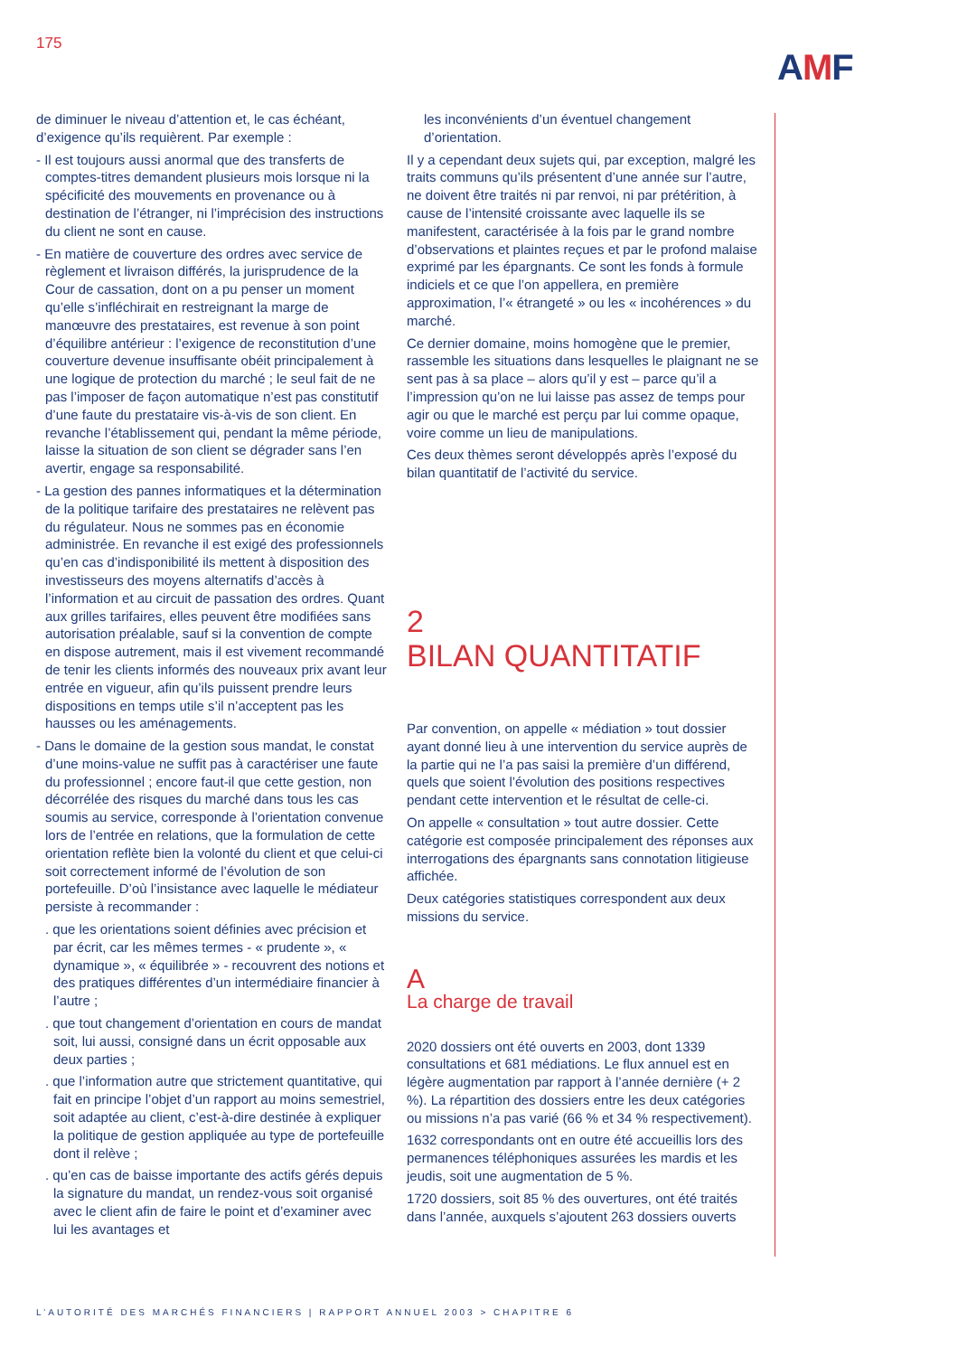175
AMF
de diminuer le niveau d’attention et, le cas échéant, d’exigence qu’ils requièrent. Par exemple :
- Il est toujours aussi anormal que des transferts de comptes-titres demandent plusieurs mois lorsque ni la spécificité des mouvements en provenance ou à destination de l’étranger, ni l’imprécision des instructions du client ne sont en cause.
- En matière de couverture des ordres avec service de règlement et livraison différés, la jurisprudence de la Cour de cassation, dont on a pu penser un moment qu’elle s’infléchirait en restreignant la marge de manœuvre des prestataires, est revenue à son point d’équilibre antérieur : l’exigence de reconstitution d’une couverture devenue insuffisante obéit principalement à une logique de protection du marché ; le seul fait de ne pas l’imposer de façon automatique n’est pas constitutif d’une faute du prestataire vis-à-vis de son client. En revanche l’établissement qui, pendant la même période, laisse la situation de son client se dégrader sans l’en avertir, engage sa responsabilité.
- La gestion des pannes informatiques et la détermination de la politique tarifaire des prestataires ne relèvent pas du régulateur. Nous ne sommes pas en économie administrée. En revanche il est exigé des professionnels qu’en cas d’indisponibilité ils mettent à disposition des investisseurs des moyens alternatifs d’accès à l’information et au circuit de passation des ordres. Quant aux grilles tarifaires, elles peuvent être modifiées sans autorisation préalable, sauf si la convention de compte en dispose autrement, mais il est vivement recommandé de tenir les clients informés des nouveaux prix avant leur entrée en vigueur, afin qu’ils puissent prendre leurs dispositions en temps utile s’il n’acceptent pas les hausses ou les aménagements.
- Dans le domaine de la gestion sous mandat, le constat d’une moins-value ne suffit pas à caractériser une faute du professionnel ; encore faut-il que cette gestion, non décorrélée des risques du marché dans tous les cas soumis au service, corresponde à l’orientation convenue lors de l’entrée en relations, que la formulation de cette orientation reflète bien la volonté du client et que celui-ci soit correctement informé de l’évolution de son portefeuille. D’où l’insistance avec laquelle le médiateur persiste à recommander :
. que les orientations soient définies avec précision et par écrit, car les mêmes termes - « prudente », « dynamique », « équilibrée » - recouvrent des notions et des pratiques différentes d’un intermédiaire financier à l’autre ;
. que tout changement d’orientation en cours de mandat soit, lui aussi, consigné dans un écrit opposable aux deux parties ;
. que l’information autre que strictement quantitative, qui fait en principe l’objet d’un rapport au moins semestriel, soit adaptée au client, c’est-à-dire destinée à expliquer la politique de gestion appliquée au type de portefeuille dont il relève ;
. qu’en cas de baisse importante des actifs gérés depuis la signature du mandat, un rendez-vous soit organisé avec le client afin de faire le point et d’examiner avec lui les avantages et
les inconvénients d’un éventuel changement d’orientation.
Il y a cependant deux sujets qui, par exception, malgré les traits communs qu’ils présentent d’une année sur l’autre, ne doivent être traités ni par renvoi, ni par prétérition, à cause de l’intensité croissante avec laquelle ils se manifestent, caractérisée à la fois par le grand nombre d’observations et plaintes reçues et par le profond malaise exprimé par les épargnants. Ce sont les fonds à formule indiciels et ce que l’on appellera, en première approximation, l’« étrangeté » ou les « incohérences » du marché.
Ce dernier domaine, moins homogène que le premier, rassemble les situations dans lesquelles le plaignant ne se sent pas à sa place – alors qu’il y est – parce qu’il a l’impression qu’on ne lui laisse pas assez de temps pour agir ou que le marché est perçu par lui comme opaque, voire comme un lieu de manipulations.
Ces deux thèmes seront développés après l’exposé du bilan quantitatif de l’activité du service.
2
BILAN QUANTITATIF
Par convention, on appelle « médiation » tout dossier ayant donné lieu à une intervention du service auprès de la partie qui ne l’a pas saisi la première d’un différend, quels que soient l’évolution des positions respectives pendant cette intervention et le résultat de celle-ci.
On appelle « consultation » tout autre dossier. Cette catégorie est composée principalement des réponses aux interrogations des épargnants sans connotation litigieuse affichée.
Deux catégories statistiques correspondent aux deux missions du service.
A
La charge de travail
2020 dossiers ont été ouverts en 2003, dont 1339 consultations et 681 médiations. Le flux annuel est en légère augmentation par rapport à l’année dernière (+ 2 %). La répartition des dossiers entre les deux catégories ou missions n’a pas varié (66 % et 34 % respectivement).
1632 correspondants ont en outre été accueillis lors des permanences téléphoniques assurées les mardis et les jeudis, soit une augmentation de 5 %.
1720 dossiers, soit 85 % des ouvertures, ont été traités dans l’année, auxquels s’ajoutent 263 dossiers ouverts
L’AUTORITÉ DES MARCHÉS FINANCIERS | RAPPORT ANNUEL 2003 > CHAPITRE 6